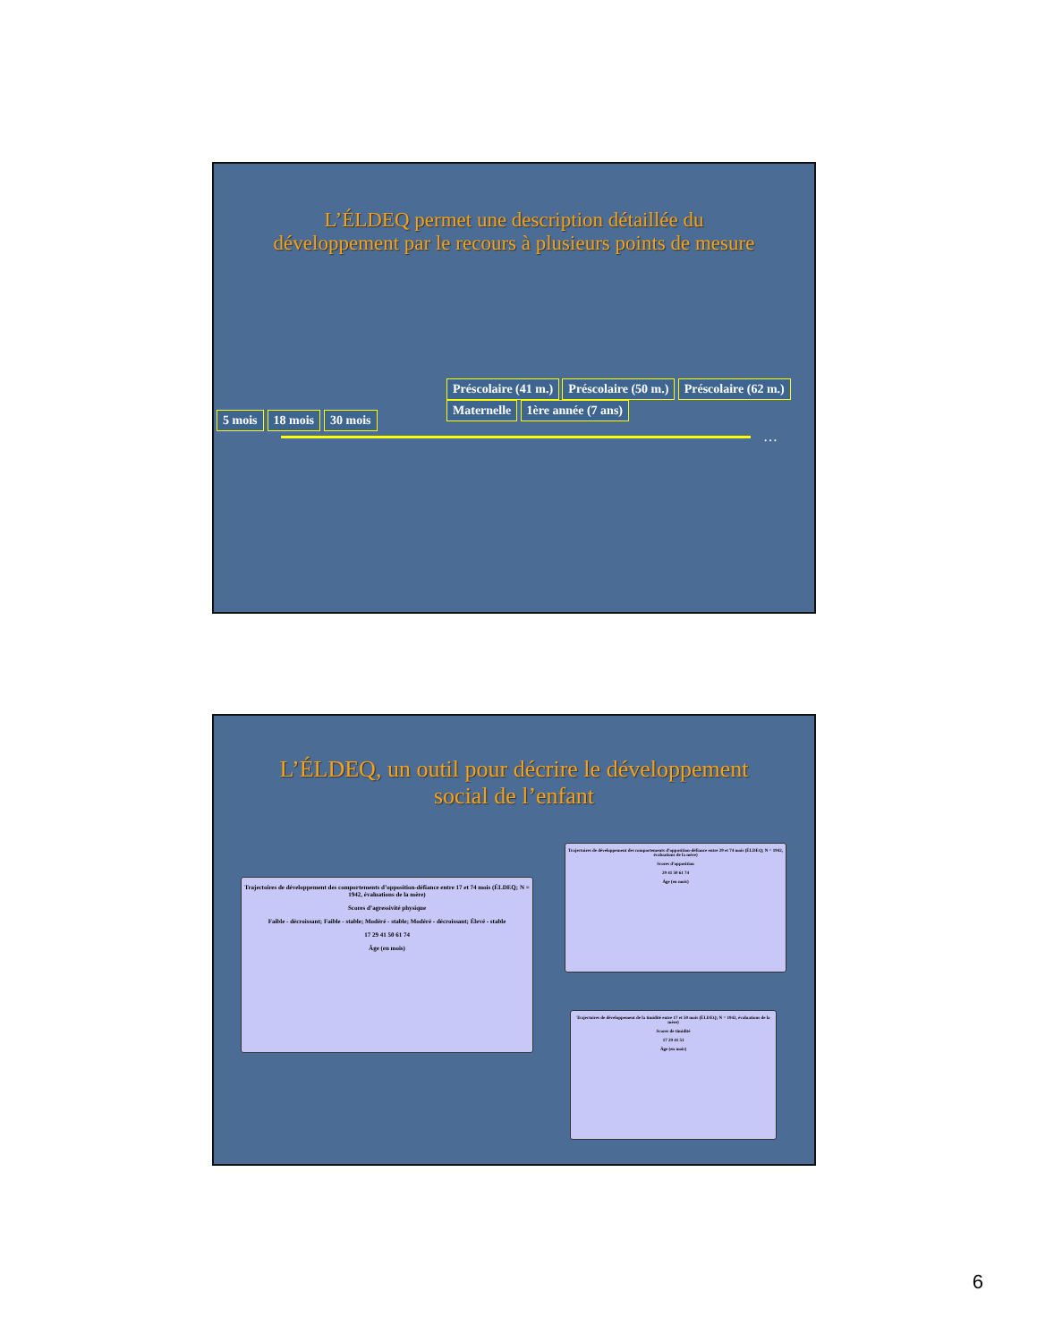L’ÉLDEQ permet une description détaillée du
développement par le recours à plusieurs points de mesure
5 mois 18 mois 30 mois
Préscolaire (41 m.) Préscolaire (50 m.) Préscolaire (62 m.) Maternelle 1ère année (7 ans)
…
L’ÉLDEQ, un outil pour décrire le développement
social de l’enfant
Trajectoires de développement des comportements d’opposition-défiance entre 17 et 74 mois (ÉLDEQ; N = 1942, évaluations de la mère)
Scores d’agressivité physique
Faible - décroissant; Faible - stable; Modéré - stable; Modéré - décroissant; Élevé - stable
17 29 41 50 61 74
Âge (en mois)
Trajectoires de développement des comportements d’opposition-défiance entre 29 et 74 mois (ÉLDEQ; N = 1942, évaluations de la mère)
Scores d’opposition
29 41 50 61 74
Âge (en mois)
Trajectoires de développement de la timidité entre 17 et 50 mois (ÉLDEQ; N = 1942, évaluations de la mère)
Scores de timidité
17 29 41 51
Âge (en mois)
6